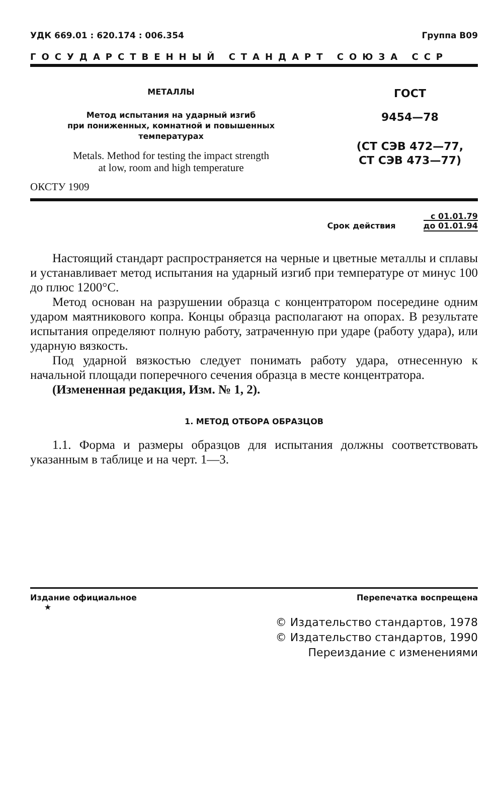УДК 669.01 : 620.174 : 006.354 Группа В09
ГОСУДАРСТВЕННЫЙ СТАНДАРТ СОЮЗА ССР
МЕТАЛЛЫ
Метод испытания на ударный изгиб
при пониженных, комнатной и повышенных
температурах
Metals. Method for testing the impact strength
at low, room and high temperature
ОКСТУ 1909
ГОСТ
9454—78
(СТ СЭВ 472—77,
СТ СЭВ 473—77)
Срок действия с 01.01.79
до 01.01.94
Настоящий стандарт распространяется на черные и цветные металлы и сплавы и устанавливает метод испытания на ударный изгиб при температуре от минус 100 до плюс 1200°С.
Метод основан на разрушении образца с концентратором посередине одним ударом маятникового копра. Концы образца располагают на опорах. В результате испытания определяют полную работу, затраченную при ударе (работу удара), или ударную вязкость.
Под ударной вязкостью следует понимать работу удара, отнесенную к начальной площади поперечного сечения образца в месте концентратора.
(Измененная редакция, Изм. № 1, 2).
1. МЕТОД ОТБОРА ОБРАЗЦОВ
1.1. Форма и размеры образцов для испытания должны соответствовать указанным в таблице и на черт. 1—3.
Издание официальное
★ Перепечатка воспрещена
© Издательство стандартов, 1978
© Издательство стандартов, 1990
Переиздание с изменениями